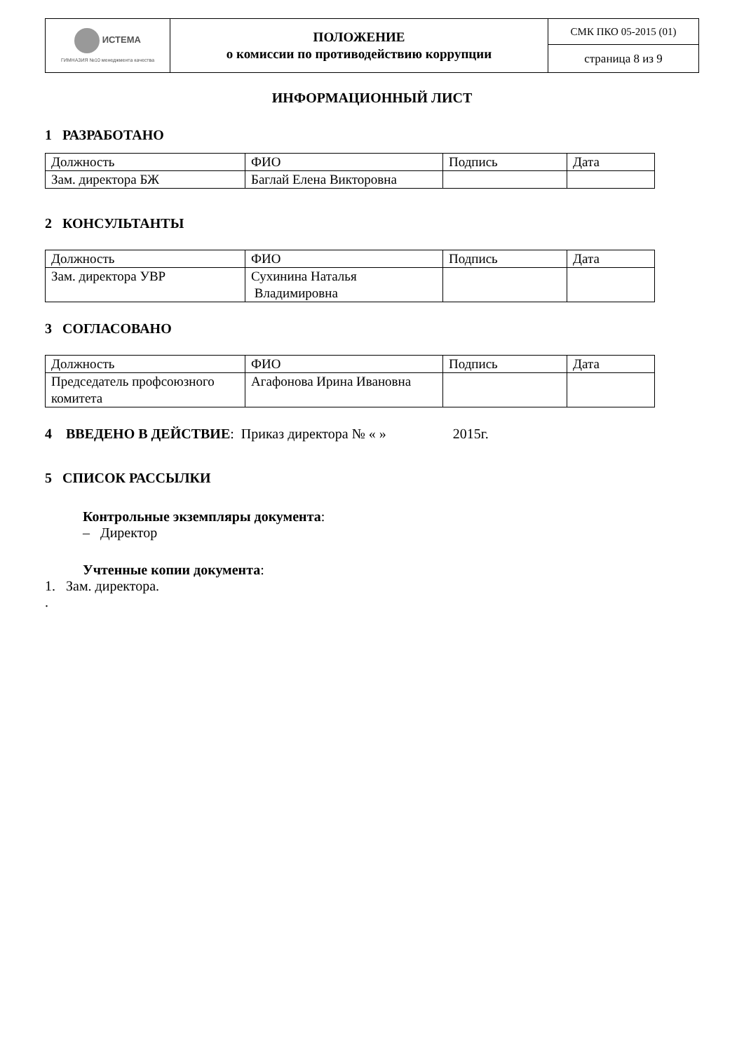| ИСТЕМА ГИМНАЗИЯ №10 менеджмента качества | ПОЛОЖЕНИЕ о комиссии по противодействию коррупции | СМК ПКО 05-2015 (01) |
| | | страница 8 из 9 |
ИНФОРМАЦИОННЫЙ ЛИСТ
1 РАЗРАБОТАНО
| Должность | ФИО | Подпись | Дата |
| Зам. директора БЖ | Баглай Елена Викторовна | | |
2 КОНСУЛЬТАНТЫ
| Должность | ФИО | Подпись | Дата |
| Зам. директора УВР | Сухинина Наталья Владимировна | | |
3 СОГЛАСОВАНО
| Должность | ФИО | Подпись | Дата |
| Председатель профсоюзного комитета | Агафонова Ирина Ивановна | | |
4 ВВЕДЕНО В ДЕЙСТВИЕ: Приказ директора № « » 2015г.
5 СПИСОК РАССЫЛКИ
Контрольные экземпляры документа:
– Директор
Учтенные копии документа:
1. Зам. директора.
.